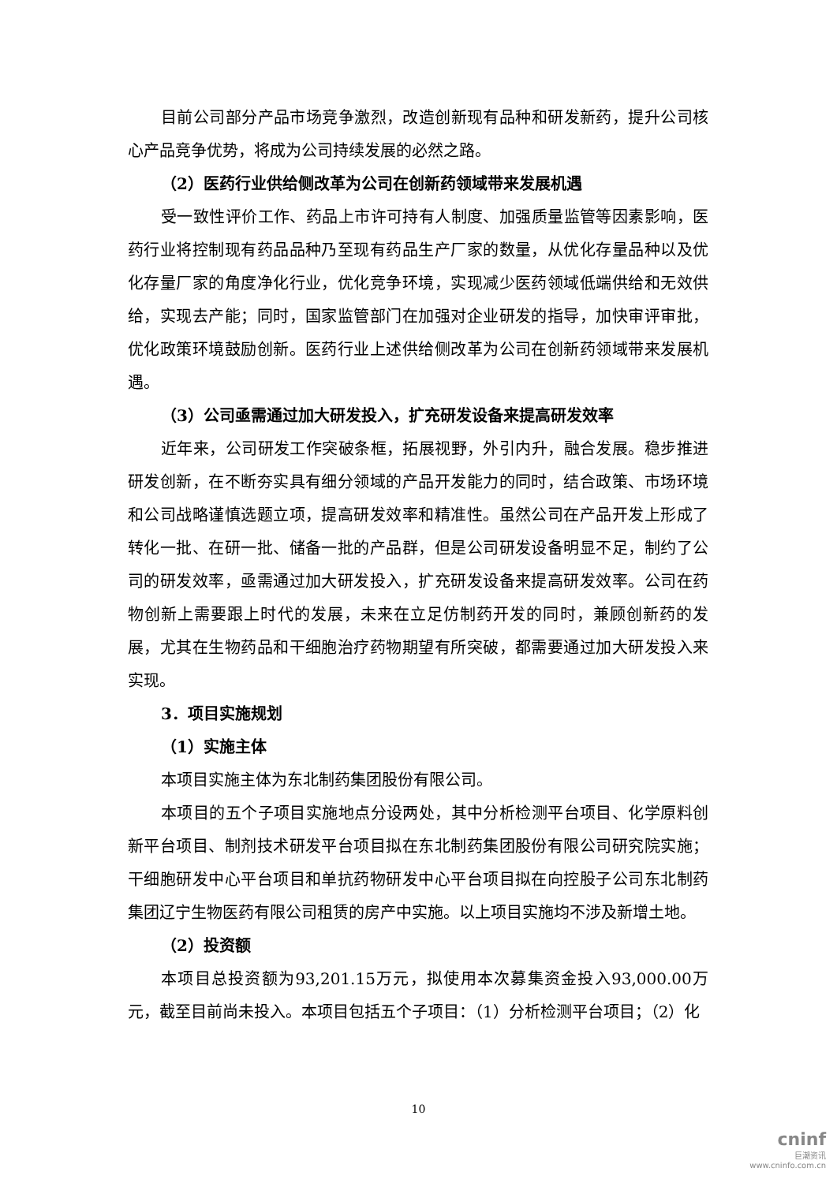目前公司部分产品市场竞争激烈，改造创新现有品种和研发新药，提升公司核心产品竞争优势，将成为公司持续发展的必然之路。
（2）医药行业供给侧改革为公司在创新药领域带来发展机遇
受一致性评价工作、药品上市许可持有人制度、加强质量监管等因素影响，医药行业将控制现有药品品种乃至现有药品生产厂家的数量，从优化存量品种以及优化存量厂家的角度净化行业，优化竞争环境，实现减少医药领域低端供给和无效供给，实现去产能；同时，国家监管部门在加强对企业研发的指导，加快审评审批，优化政策环境鼓励创新。医药行业上述供给侧改革为公司在创新药领域带来发展机遇。
（3）公司亟需通过加大研发投入，扩充研发设备来提高研发效率
近年来，公司研发工作突破条框，拓展视野，外引内升，融合发展。稳步推进研发创新，在不断夯实具有细分领域的产品开发能力的同时，结合政策、市场环境和公司战略谨慎选题立项，提高研发效率和精准性。虽然公司在产品开发上形成了转化一批、在研一批、储备一批的产品群，但是公司研发设备明显不足，制约了公司的研发效率，亟需通过加大研发投入，扩充研发设备来提高研发效率。公司在药物创新上需要跟上时代的发展，未来在立足仿制药开发的同时，兼顾创新药的发展，尤其在生物药品和干细胞治疗药物期望有所突破，都需要通过加大研发投入来实现。
3．项目实施规划
（1）实施主体
本项目实施主体为东北制药集团股份有限公司。
本项目的五个子项目实施地点分设两处，其中分析检测平台项目、化学原料创新平台项目、制剂技术研发平台项目拟在东北制药集团股份有限公司研究院实施；干细胞研发中心平台项目和单抗药物研发中心平台项目拟在向控股子公司东北制药集团辽宁生物医药有限公司租赁的房产中实施。以上项目实施均不涉及新增土地。
（2）投资额
本项目总投资额为93,201.15万元，拟使用本次募集资金投入93,000.00万元，截至目前尚未投入。本项目包括五个子项目：（1）分析检测平台项目；（2）化
10
cninf
巨潮资讯
www.cninfo.com.cn